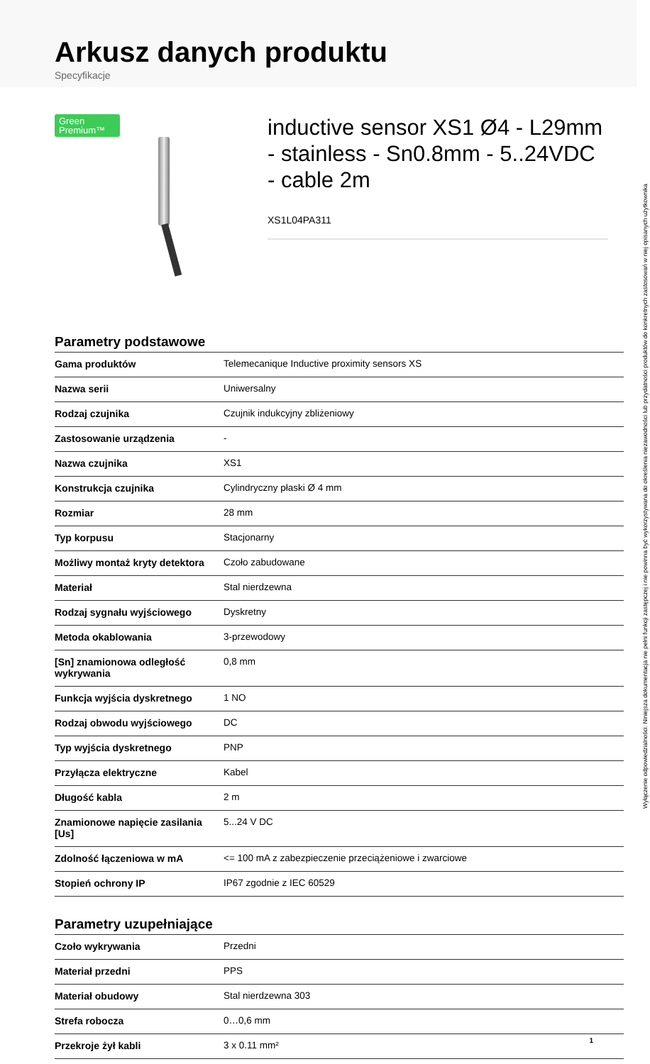Arkusz danych produktu
Specyfikacje
Green
Premium™
inductive sensor XS1 Ø4 - L29mm - stainless - Sn0.8mm - 5..24VDC - cable 2m
XS1L04PA311
Parametry podstawowe
| Gama produktów | Telemecanique Inductive proximity sensors XS |
| Nazwa serii | Uniwersalny |
| Rodzaj czujnika | Czujnik indukcyjny zbliżeniowy |
| Zastosowanie urządzenia | - |
| Nazwa czujnika | XS1 |
| Konstrukcja czujnika | Cylindryczny płaski Ø 4 mm |
| Rozmiar | 28 mm |
| Typ korpusu | Stacjonarny |
| Możliwy montaż kryty detektora | Czoło zabudowane |
| Materiał | Stal nierdzewna |
| Rodzaj sygnału wyjściowego | Dyskretny |
| Metoda okablowania | 3-przewodowy |
| [Sn] znamionowa odległość wykrywania | 0,8 mm |
| Funkcja wyjścia dyskretnego | 1 NO |
| Rodzaj obwodu wyjściowego | DC |
| Typ wyjścia dyskretnego | PNP |
| Przyłącza elektryczne | Kabel |
| Długość kabla | 2 m |
| Znamionowe napięcie zasilania [Us] | 5...24 V DC |
| Zdolność łączeniowa w mA | <= 100 mA z zabezpieczenie przeciążeniowe i zwarciowe |
| Stopień ochrony IP | IP67 zgodnie z IEC 60529 |
Parametry uzupełniające
| Czoło wykrywania | Przedni |
| Materiał przedni | PPS |
| Materiał obudowy | Stal nierdzewna 303 |
| Strefa robocza | 0…0,6 mm |
| Przekroje żył kabli | 3 x 0.11 mm² |
Wyłączenie odpowiedzialności: Niniejsza dokumentacja nie pełni funkcji zastępczej i nie powinna być wykorzystywana do określenia niezawodności lub przydatności produktów do konkretnych zastosowań w niej opisanych użytkownika
1